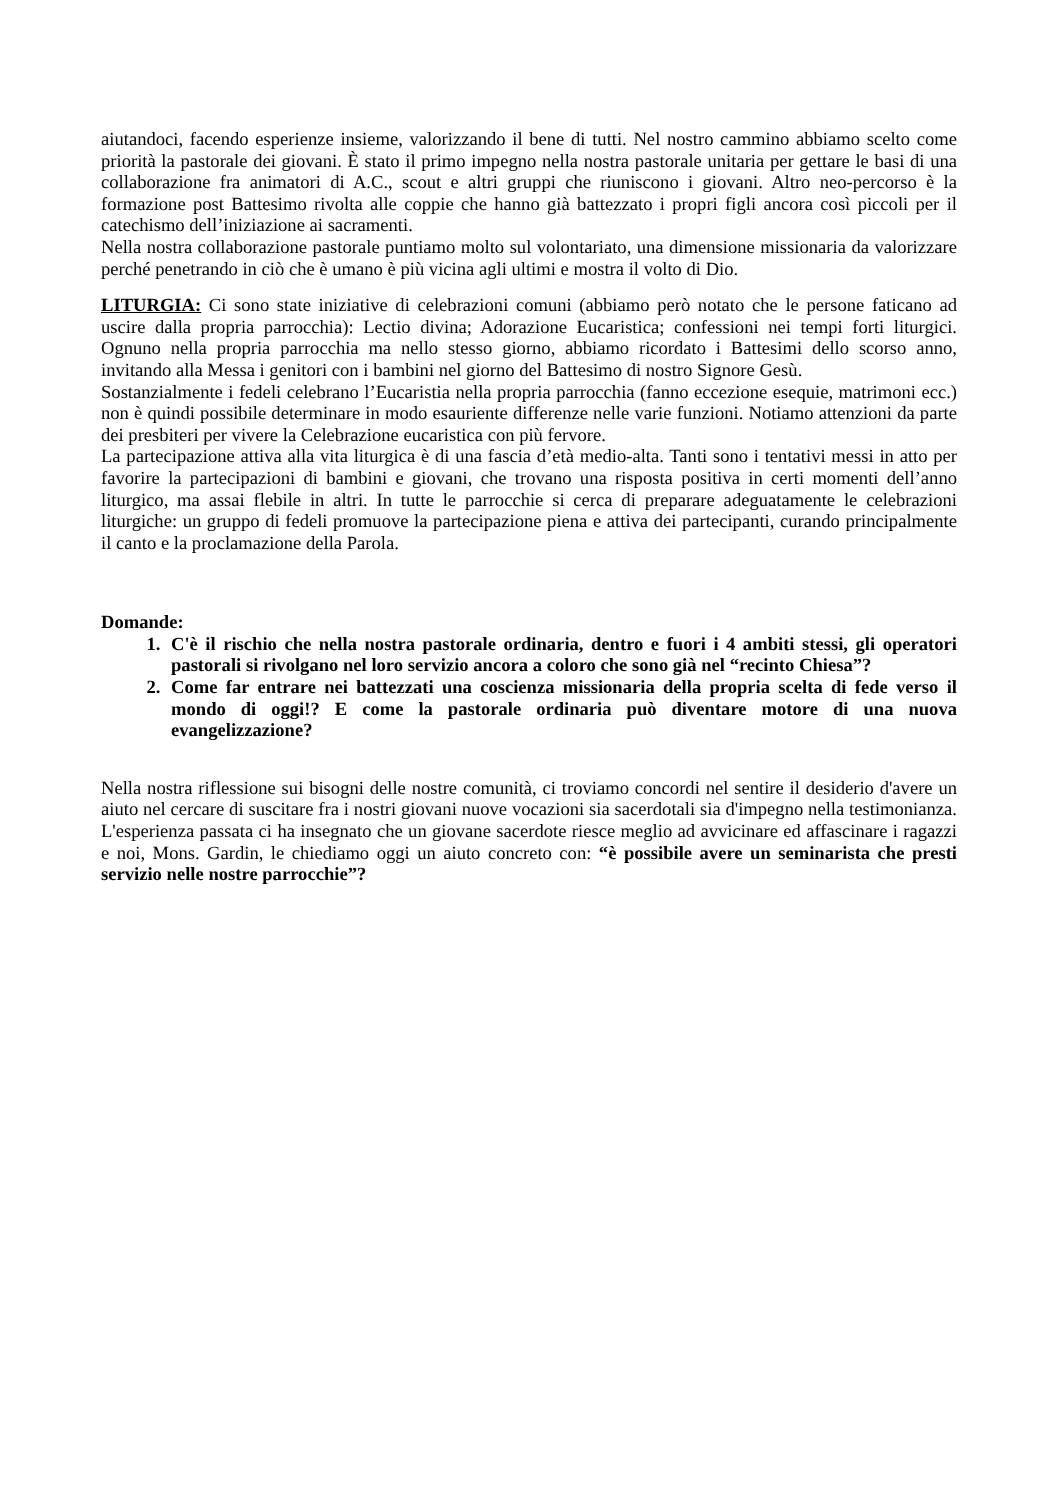aiutandoci, facendo esperienze insieme, valorizzando il bene di tutti. Nel nostro cammino abbiamo scelto come priorità la pastorale dei giovani. È stato il primo impegno nella nostra pastorale unitaria per gettare le basi di una collaborazione fra animatori di A.C., scout e altri gruppi che riuniscono i giovani. Altro neo-percorso è la formazione post Battesimo rivolta alle coppie che hanno già battezzato i propri figli ancora così piccoli per il catechismo dell’iniziazione ai sacramenti.
Nella nostra collaborazione pastorale puntiamo molto sul volontariato, una dimensione missionaria da valorizzare perché penetrando in ciò che è umano è più vicina agli ultimi e mostra il volto di Dio.
LITURGIA: Ci sono state iniziative di celebrazioni comuni (abbiamo però notato che le persone faticano ad uscire dalla propria parrocchia): Lectio divina; Adorazione Eucaristica; confessioni nei tempi forti liturgici. Ognuno nella propria parrocchia ma nello stesso giorno, abbiamo ricordato i Battesimi dello scorso anno, invitando alla Messa i genitori con i bambini nel giorno del Battesimo di nostro Signore Gesù.
Sostanzialmente i fedeli celebrano l’Eucaristia nella propria parrocchia (fanno eccezione esequie, matrimoni ecc.) non è quindi possibile determinare in modo esauriente differenze nelle varie funzioni. Notiamo attenzioni da parte dei presbiteri per vivere la Celebrazione eucaristica con più fervore.
La partecipazione attiva alla vita liturgica è di una fascia d’età medio-alta. Tanti sono i tentativi messi in atto per favorire la partecipazioni di bambini e giovani, che trovano una risposta positiva in certi momenti dell’anno liturgico, ma assai flebile in altri. In tutte le parrocchie si cerca di preparare adeguatamente le celebrazioni liturgiche: un gruppo di fedeli promuove la partecipazione piena e attiva dei partecipanti, curando principalmente il canto e la proclamazione della Parola.
Domande:
1. C'è il rischio che nella nostra pastorale ordinaria, dentro e fuori i 4 ambiti stessi, gli operatori pastorali si rivolgano nel loro servizio ancora a coloro che sono già nel “recinto Chiesa”?
2. Come far entrare nei battezzati una coscienza missionaria della propria scelta di fede verso il mondo di oggi!? E come la pastorale ordinaria può diventare motore di una nuova evangelizzazione?
Nella nostra riflessione sui bisogni delle nostre comunità, ci troviamo concordi nel sentire il desiderio d'avere un aiuto nel cercare di suscitare fra i nostri giovani nuove vocazioni sia sacerdotali sia d'impegno nella testimonianza. L'esperienza passata ci ha insegnato che un giovane sacerdote riesce meglio ad avvicinare ed affascinare i ragazzi e noi, Mons. Gardin, le chiediamo oggi un aiuto concreto con: “è possibile avere un seminarista che presti servizio nelle nostre parrocchie”?